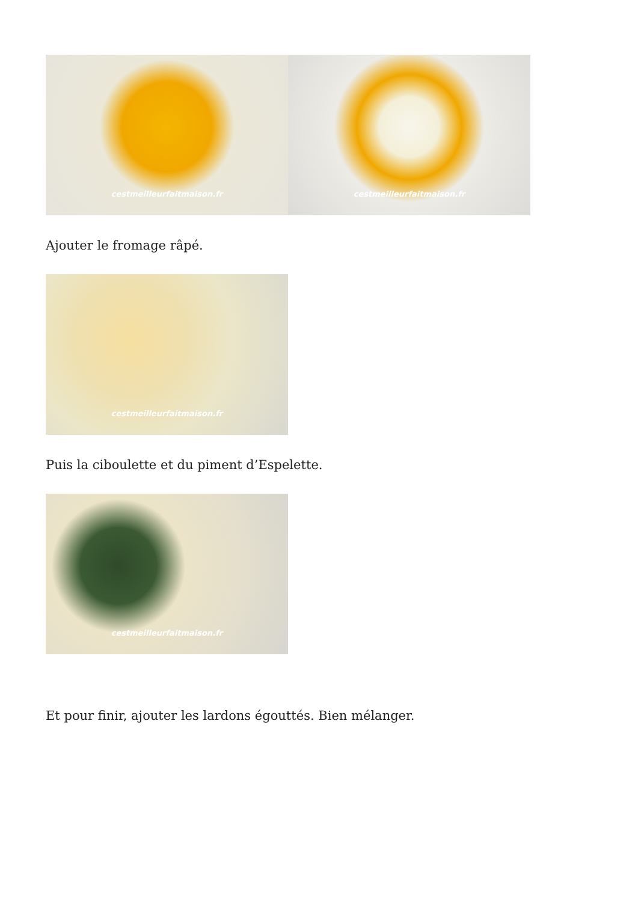cestmeilleurfaitmaison.fr cestmeilleurfaitmaison.fr
Ajouter le fromage râpé.
cestmeilleurfaitmaison.fr
Puis la ciboulette et du piment d’Espelette.
cestmeilleurfaitmaison.fr
Et pour finir, ajouter les lardons égouttés. Bien mélanger.